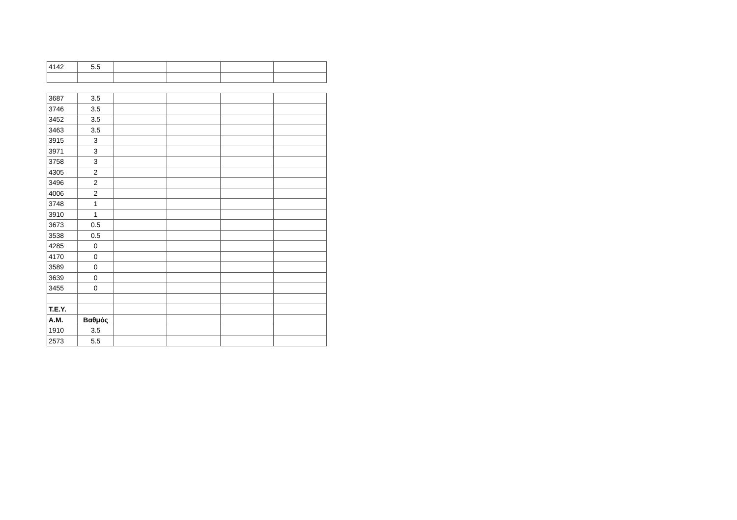| 4142 | 5.5 | | | | |
| 3687 | 3.5 | | | | |
| 3746 | 3.5 | | | | |
| 3452 | 3.5 | | | | |
| 3463 | 3.5 | | | | |
| 3915 | 3 | | | | |
| 3971 | 3 | | | | |
| 3758 | 3 | | | | |
| 4305 | 2 | | | | |
| 3496 | 2 | | | | |
| 4006 | 2 | | | | |
| 3748 | 1 | | | | |
| 3910 | 1 | | | | |
| 3673 | 0.5 | | | | |
| 3538 | 0.5 | | | | |
| 4285 | 0 | | | | |
| 4170 | 0 | | | | |
| 3589 | 0 | | | | |
| 3639 | 0 | | | | |
| 3455 | 0 | | | | |
| T.E.Y. | | | | | |
| A.M. | Βαθμός | | | | |
| 1910 | 3.5 | | | | |
| 2573 | 5.5 | | | | |